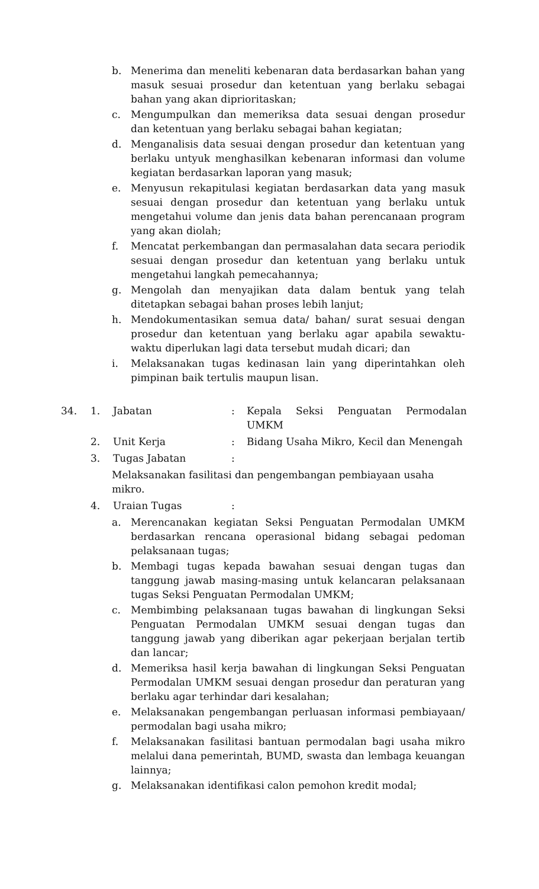b. Menerima dan meneliti kebenaran data berdasarkan bahan yang masuk sesuai prosedur dan ketentuan yang berlaku sebagai bahan yang akan diprioritaskan;
c. Mengumpulkan dan memeriksa data sesuai dengan prosedur dan ketentuan yang berlaku sebagai bahan kegiatan;
d. Menganalisis data sesuai dengan prosedur dan ketentuan yang berlaku untyuk menghasilkan kebenaran informasi dan volume kegiatan berdasarkan laporan yang masuk;
e. Menyusun rekapitulasi kegiatan berdasarkan data yang masuk sesuai dengan prosedur dan ketentuan yang berlaku untuk mengetahui volume dan jenis data bahan perencanaan program yang akan diolah;
f. Mencatat perkembangan dan permasalahan data secara periodik sesuai dengan prosedur dan ketentuan yang berlaku untuk mengetahui langkah pemecahannya;
g. Mengolah dan menyajikan data dalam bentuk yang telah ditetapkan sebagai bahan proses lebih lanjut;
h. Mendokumentasikan semua data/ bahan/ surat sesuai dengan prosedur dan ketentuan yang berlaku agar apabila sewaktu-waktu diperlukan lagi data tersebut mudah dicari; dan
i. Melaksanakan tugas kedinasan lain yang diperintahkan oleh pimpinan baik tertulis maupun lisan.
34. 1. Jabatan: Kepala Seksi Penguatan Permodalan UMKM
2. Unit Kerja: Bidang Usaha Mikro, Kecil dan Menengah
3. Tugas Jabatan:
Melaksanakan fasilitasi dan pengembangan pembiayaan usaha mikro.
4. Uraian Tugas:
a. Merencanakan kegiatan Seksi Penguatan Permodalan UMKM berdasarkan rencana operasional bidang sebagai pedoman pelaksanaan tugas;
b. Membagi tugas kepada bawahan sesuai dengan tugas dan tanggung jawab masing-masing untuk kelancaran pelaksanaan tugas Seksi Penguatan Permodalan UMKM;
c. Membimbing pelaksanaan tugas bawahan di lingkungan Seksi Penguatan Permodalan UMKM sesuai dengan tugas dan tanggung jawab yang diberikan agar pekerjaan berjalan tertib dan lancar;
d. Memeriksa hasil kerja bawahan di lingkungan Seksi Penguatan Permodalan UMKM sesuai dengan prosedur dan peraturan yang berlaku agar terhindar dari kesalahan;
e. Melaksanakan pengembangan perluasan informasi pembiayaan/ permodalan bagi usaha mikro;
f. Melaksanakan fasilitasi bantuan permodalan bagi usaha mikro melalui dana pemerintah, BUMD, swasta dan lembaga keuangan lainnya;
g. Melaksanakan identifikasi calon pemohon kredit modal;